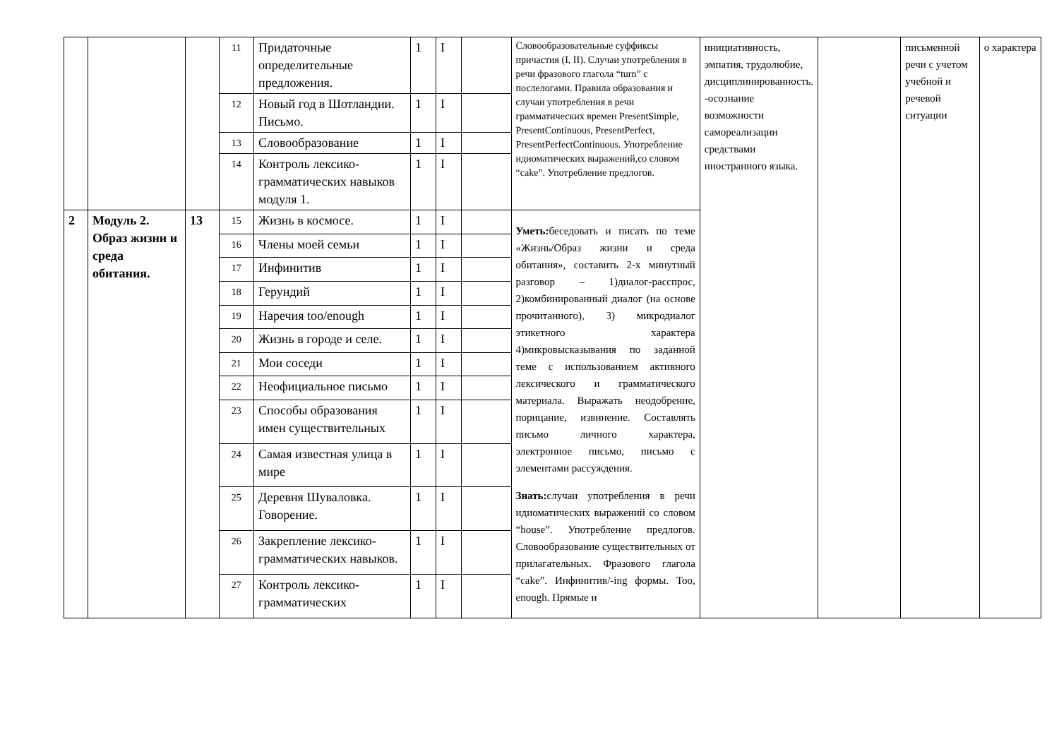| | | | 11 | Придаточные определительные предложения. | 1 | I | | Словообразовательные суффиксы причастия (I, II). Случаи употребления в речи фразового глагола “turn” с послелогами. Правила образования и случаи употребления в речи грамматических времен PresentSimple, PresentContinuous, PresentPerfect, PresentPerfectContinuous. Употребление идиоматических выражений,со словом “cake”. Употребление предлогов. | инициативность, эмпатия, трудолюбие, дисциплинированность. -осознание возможности самореализации средствами иностранного языка. | | письменной речи с учетом учебной и речевой ситуации | о характера |
| | | | 12 | Новый год в Шотландии. Письмо. | 1 | I | | | | | | |
| | | | 13 | Словообразование | 1 | I | | | | | | |
| | | | 14 | Контроль лексико-грамматических навыков модуля 1. | 1 | I | | | | | | |
| 2 | Модуль 2. Образ жизни и среда обитания. | 13 | 15 | Жизнь в космосе. | 1 | I | | Уметь: беседовать и писать по теме «Жизнь/Образ жизни и среда обитания», составить 2-х минутный разговор – 1)диалог-расспрос, 2)комбинированный диалог (на основе прочитанного), 3) микродиалог этикетного характера 4)микровысказывания по заданной теме с использованием активного лексического и грамматического материала. Выражать неодобрение, порицание, извинение. Составлять письмо личного характера, электронное письмо, письмо с элементами рассуждения. Знать: случаи употребления в речи идиоматических выражений со словом “house”. Употребление предлогов. Словообразование существительных от прилагательных. Фразового глагола “cake”. Инфинитив/-ing формы. Too, enough. Прямые и | | | | |
| | | | 16 | Члены моей семьи | 1 | I | | | | | | |
| | | | 17 | Инфинитив | 1 | I | | | | | | |
| | | | 18 | Герундий | 1 | I | | | | | | |
| | | | 19 | Наречия too/enough | 1 | I | | | | | | |
| | | | 20 | Жизнь в городе и селе. | 1 | I | | | | | | |
| | | | 21 | Мои соседи | 1 | I | | | | | | |
| | | | 22 | Неофициальное письмо | 1 | I | | | | | | |
| | | | 23 | Способы образования имен существительных | 1 | I | | | | | | |
| | | | 24 | Самая известная улица в мире | 1 | I | | | | | | |
| | | | 25 | Деревня Шуваловка. Говорение. | 1 | I | | | | | | |
| | | | 26 | Закрепление лексико-грамматических навыков. | 1 | I | | | | | | |
| | | | 27 | Контроль лексико-грамматических | 1 | I | | | | | | |